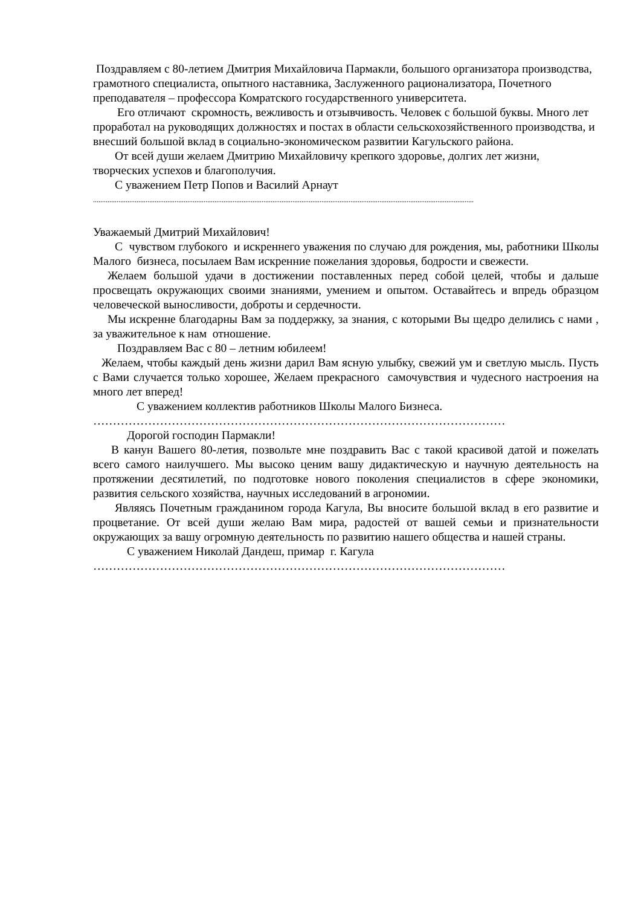Поздравляем с 80-летием Дмитрия Михайловича Пармакли, большого организатора производства, грамотного специалиста, опытного наставника, Заслуженного рационализатора, Почетного преподавателя – профессора Комратского государственного университета.
Его отличают скромность, вежливость и отзывчивость. Человек с большой буквы. Много лет проработал на руководящих должностях и постах в области сельскохозяйственного производства, и внесший большой вклад в социально-экономическом развитии Кагульского района.
От всей души желаем Дмитрию Михайловичу крепкого здоровье, долгих лет жизни, творческих успехов и благополучия.
С уважением Петр Попов и Василий Арнаут
..................................................................................................................................................................................................................
Уважаемый Дмитрий Михайлович!
С чувством глубокого и искреннего уважения по случаю для рождения, мы, работники Школы Малого бизнеса, посылаем Вам искренние пожелания здоровья, бодрости и свежести.
Желаем большой удачи в достижении поставленных перед собой целей, чтобы и дальше просвещать окружающих своими знаниями, умением и опытом. Оставайтесь и впредь образцом человеческой выносливости, доброты и сердечности.
Мы искренне благодарны Вам за поддержку, за знания, с которыми Вы щедро делились с нами , за уважительное к нам отношение.
Поздравляем Вас с 80 – летним юбилеем!
Желаем, чтобы каждый день жизни дарил Вам ясную улыбку, свежий ум и светлую мысль. Пусть с Вами случается только хорошее, Желаем прекрасного самочувствия и чудесного настроения на много лет вперед!
С уважением коллектив работников Школы Малого Бизнеса.
……………………………………………………………………………………………
Дорогой господин Пармакли!
В канун Вашего 80-летия, позвольте мне поздравить Вас с такой красивой датой и пожелать всего самого наилучшего. Мы высоко ценим вашу дидактическую и научную деятельность на протяжении десятилетий, по подготовке нового поколения специалистов в сфере экономики, развития сельского хозяйства, научных исследований в агрономии.
Являясь Почетным гражданином города Кагула, Вы вносите большой вклад в его развитие и процветание. От всей души желаю Вам мира, радостей от вашей семьи и признательности окружающих за вашу огромную деятельность по развитию нашего общества и нашей страны.
С уважением Николай Дандеш, примар г. Кагула
……………………………………………………………………………………………